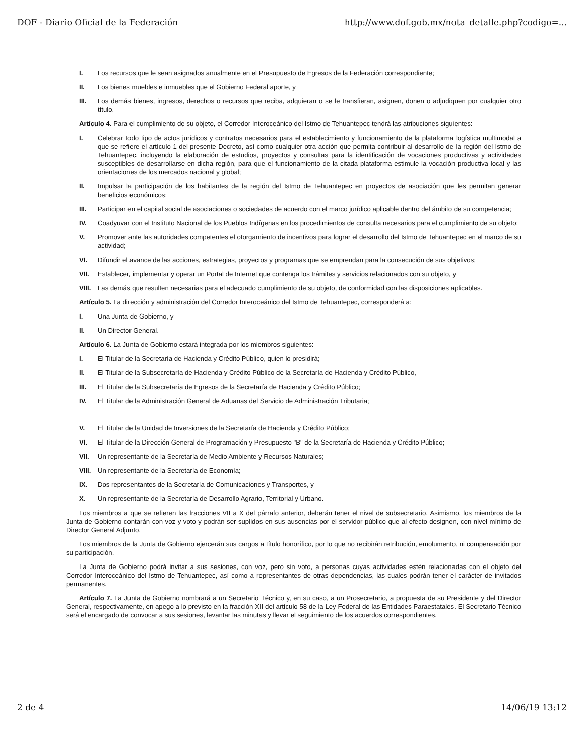DOF - Diario Oficial de la Federación http://www.dof.gob.mx/nota_detalle.php?codigo=...
I. Los recursos que le sean asignados anualmente en el Presupuesto de Egresos de la Federación correspondiente;
II. Los bienes muebles e inmuebles que el Gobierno Federal aporte, y
III. Los demás bienes, ingresos, derechos o recursos que reciba, adquieran o se le transfieran, asignen, donen o adjudiquen por cualquier otro título.
Artículo 4. Para el cumplimiento de su objeto, el Corredor Interoceánico del Istmo de Tehuantepec tendrá las atribuciones siguientes:
I. Celebrar todo tipo de actos jurídicos y contratos necesarios para el establecimiento y funcionamiento de la plataforma logística multimodal a que se refiere el artículo 1 del presente Decreto, así como cualquier otra acción que permita contribuir al desarrollo de la región del Istmo de Tehuantepec, incluyendo la elaboración de estudios, proyectos y consultas para la identificación de vocaciones productivas y actividades susceptibles de desarrollarse en dicha región, para que el funcionamiento de la citada plataforma estimule la vocación productiva local y las orientaciones de los mercados nacional y global;
II. Impulsar la participación de los habitantes de la región del Istmo de Tehuantepec en proyectos de asociación que les permitan generar beneficios económicos;
III. Participar en el capital social de asociaciones o sociedades de acuerdo con el marco jurídico aplicable dentro del ámbito de su competencia;
IV. Coadyuvar con el Instituto Nacional de los Pueblos Indígenas en los procedimientos de consulta necesarios para el cumplimiento de su objeto;
V. Promover ante las autoridades competentes el otorgamiento de incentivos para lograr el desarrollo del Istmo de Tehuantepec en el marco de su actividad;
VI. Difundir el avance de las acciones, estrategias, proyectos y programas que se emprendan para la consecución de sus objetivos;
VII. Establecer, implementar y operar un Portal de Internet que contenga los trámites y servicios relacionados con su objeto, y
VIII. Las demás que resulten necesarias para el adecuado cumplimiento de su objeto, de conformidad con las disposiciones aplicables.
Artículo 5. La dirección y administración del Corredor Interoceánico del Istmo de Tehuantepec, corresponderá a:
I. Una Junta de Gobierno, y
II. Un Director General.
Artículo 6. La Junta de Gobierno estará integrada por los miembros siguientes:
I. El Titular de la Secretaría de Hacienda y Crédito Público, quien lo presidirá;
II. El Titular de la Subsecretaría de Hacienda y Crédito Público de la Secretaría de Hacienda y Crédito Público,
III. El Titular de la Subsecretaría de Egresos de la Secretaría de Hacienda y Crédito Público;
IV. El Titular de la Administración General de Aduanas del Servicio de Administración Tributaria;
V. El Titular de la Unidad de Inversiones de la Secretaría de Hacienda y Crédito Público;
VI. El Titular de la Dirección General de Programación y Presupuesto "B" de la Secretaría de Hacienda y Crédito Público;
VII. Un representante de la Secretaría de Medio Ambiente y Recursos Naturales;
VIII. Un representante de la Secretaría de Economía;
IX. Dos representantes de la Secretaría de Comunicaciones y Transportes, y
X. Un representante de la Secretaría de Desarrollo Agrario, Territorial y Urbano.
Los miembros a que se refieren las fracciones VII a X del párrafo anterior, deberán tener el nivel de subsecretario. Asimismo, los miembros de la Junta de Gobierno contarán con voz y voto y podrán ser suplidos en sus ausencias por el servidor público que al efecto designen, con nivel mínimo de Director General Adjunto.
Los miembros de la Junta de Gobierno ejercerán sus cargos a título honorífico, por lo que no recibirán retribución, emolumento, ni compensación por su participación.
La Junta de Gobierno podrá invitar a sus sesiones, con voz, pero sin voto, a personas cuyas actividades estén relacionadas con el objeto del Corredor Interoceánico del Istmo de Tehuantepec, así como a representantes de otras dependencias, las cuales podrán tener el carácter de invitados permanentes.
Artículo 7. La Junta de Gobierno nombrará a un Secretario Técnico y, en su caso, a un Prosecretario, a propuesta de su Presidente y del Director General, respectivamente, en apego a lo previsto en la fracción XII del artículo 58 de la Ley Federal de las Entidades Paraestatales. El Secretario Técnico será el encargado de convocar a sus sesiones, levantar las minutas y llevar el seguimiento de los acuerdos correspondientes.
2 de 4 14/06/19 13:12